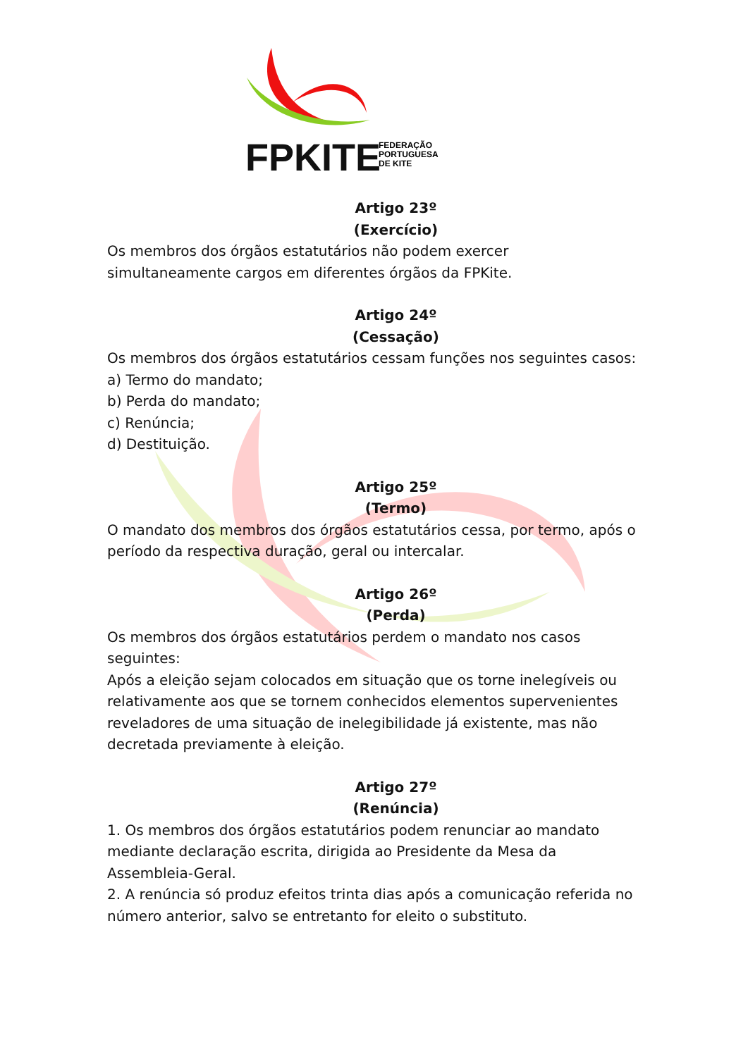FPKITE
FEDERAÇÃO
PORTUGUESA
DE KITE
Artigo 23º
(Exercício)
Os membros dos órgãos estatutários não podem exercer
simultaneamente cargos em diferentes órgãos da FPKite.
Artigo 24º
(Cessação)
Os membros dos órgãos estatutários cessam funções nos seguintes casos:
a) Termo do mandato;
b) Perda do mandato;
c) Renúncia;
d) Destituição.
Artigo 25º
(Termo)
O mandato dos membros dos órgãos estatutários cessa, por termo, após o período da respectiva duração, geral ou intercalar.
Artigo 26º
(Perda)
Os membros dos órgãos estatutários perdem o mandato nos casos
seguintes:
Após a eleição sejam colocados em situação que os torne inelegíveis ou relativamente aos que se tornem conhecidos elementos supervenientes reveladores de uma situação de inelegibilidade já existente, mas não decretada previamente à eleição.
Artigo 27º
(Renúncia)
1. Os membros dos órgãos estatutários podem renunciar ao mandato mediante declaração escrita, dirigida ao Presidente da Mesa da Assembleia-Geral.
2. A renúncia só produz efeitos trinta dias após a comunicação referida no número anterior, salvo se entretanto for eleito o substituto.